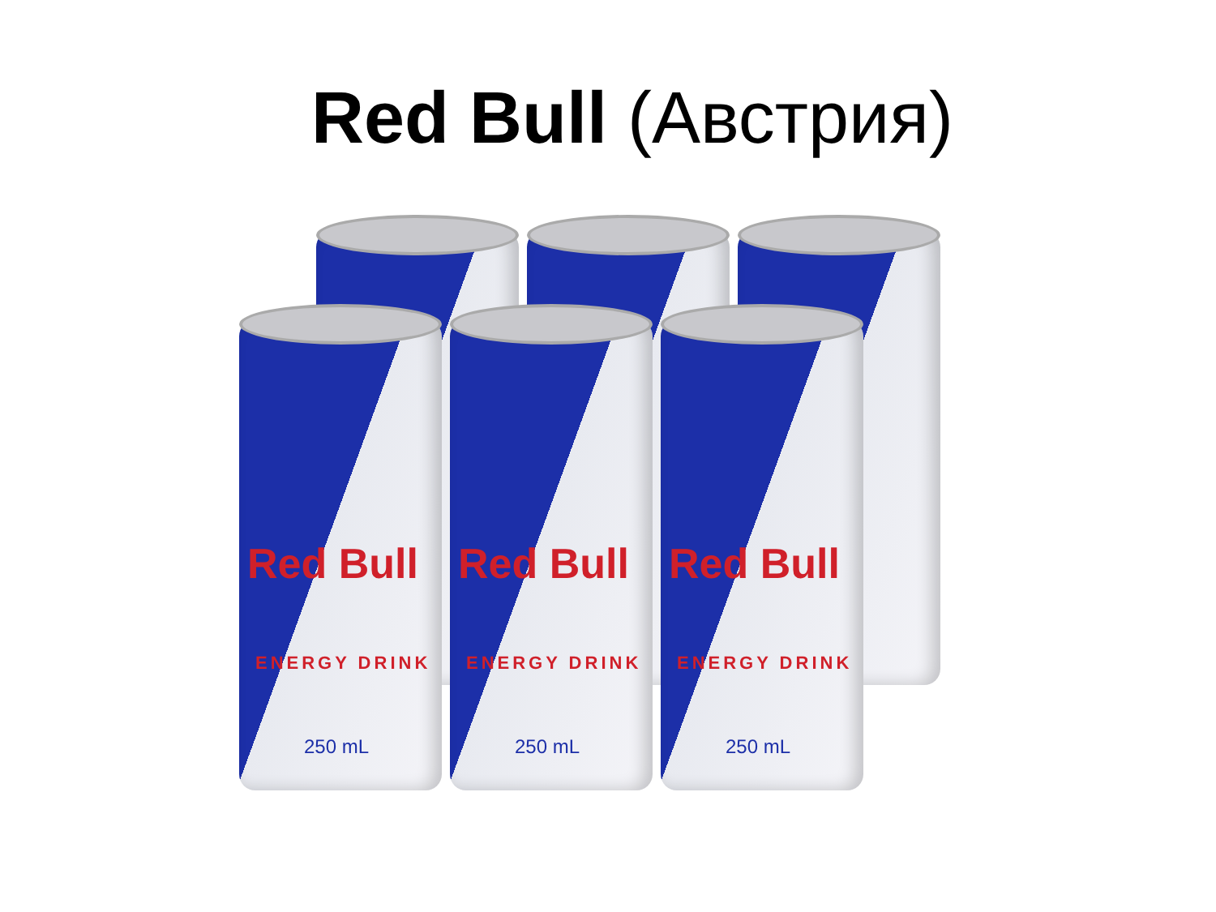Red Bull (Австрия)
Red Bull
ENERGY DRINK
250 mL
Red Bull
ENERGY DRINK
250 mL
Red Bull
ENERGY DRINK
250 mL